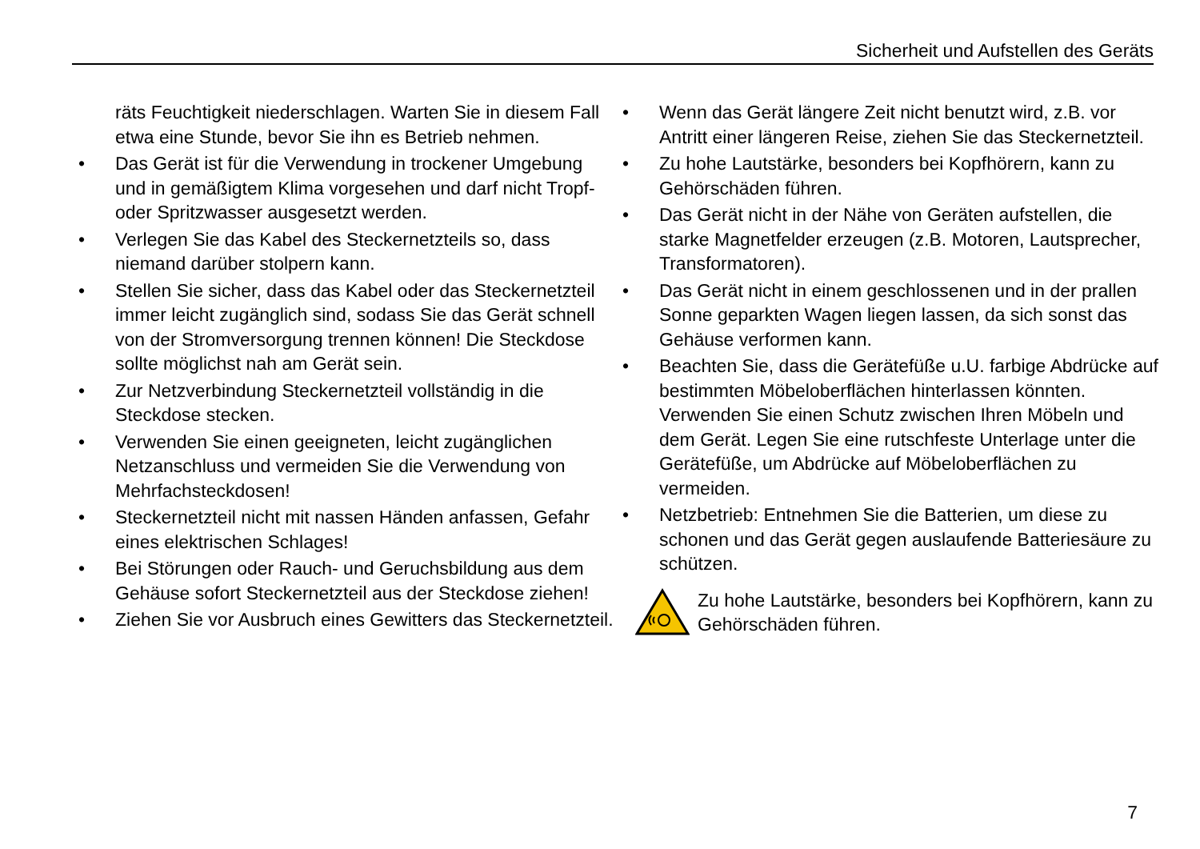Sicherheit und Aufstellen des Geräts
räts Feuchtigkeit niederschlagen. Warten Sie in diesem Fall etwa eine Stunde, bevor Sie ihn es Betrieb nehmen.
• Das Gerät ist für die Verwendung in trockener Umgebung und in gemäßigtem Klima vorgesehen und darf nicht Tropf- oder Spritzwasser ausgesetzt werden.
• Verlegen Sie das Kabel des Steckernetzteils so, dass niemand darüber stolpern kann.
• Stellen Sie sicher, dass das Kabel oder das Steckernetzteil immer leicht zugänglich sind, sodass Sie das Gerät schnell von der Stromversorgung trennen können! Die Steckdose sollte möglichst nah am Gerät sein.
• Zur Netzverbindung Steckernetzteil vollständig in die Steckdose stecken.
• Verwenden Sie einen geeigneten, leicht zugänglichen Netzanschluss und vermeiden Sie die Verwendung von Mehrfachsteckdosen!
• Steckernetzteil nicht mit nassen Händen anfassen, Gefahr eines elektrischen Schlages!
• Bei Störungen oder Rauch- und Geruchsbildung aus dem Gehäuse sofort Steckernetzteil aus der Steckdose ziehen!
• Ziehen Sie vor Ausbruch eines Gewitters das Steckernetzteil.
• Wenn das Gerät längere Zeit nicht benutzt wird, z.B. vor Antritt einer längeren Reise, ziehen Sie das Steckernetzteil.
• Zu hohe Lautstärke, besonders bei Kopfhörern, kann zu Gehörschäden führen.
• Das Gerät nicht in der Nähe von Geräten aufstellen, die starke Magnetfelder erzeugen (z.B. Motoren, Lautsprecher, Transformatoren).
• Das Gerät nicht in einem geschlossenen und in der prallen Sonne geparkten Wagen liegen lassen, da sich sonst das Gehäuse verformen kann.
• Beachten Sie, dass die Gerätefüße u.U. farbige Abdrücke auf bestimmten Möbeloberflächen hinterlassen könnten. Verwenden Sie einen Schutz zwischen Ihren Möbeln und dem Gerät. Legen Sie eine rutschfeste Unterlage unter die Gerätefüße, um Abdrücke auf Möbeloberflächen zu vermeiden.
• Netzbetrieb: Entnehmen Sie die Batterien, um diese zu schonen und das Gerät gegen auslaufende Batteriesäure zu schützen.
Zu hohe Lautstärke, besonders bei Kopfhörern, kann zu Gehörschäden führen.
7